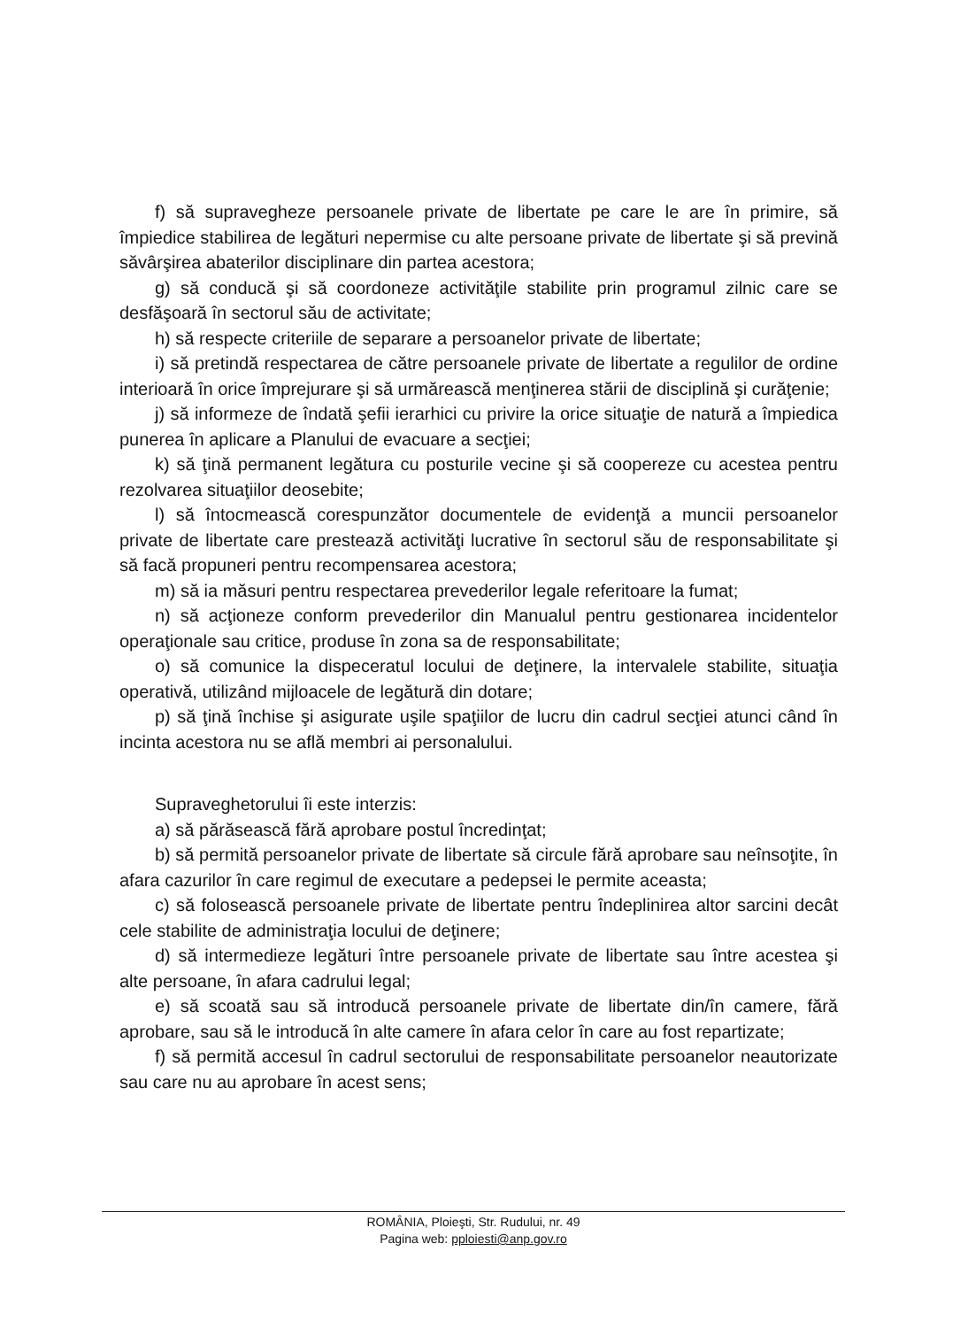f) să supravegheze persoanele private de libertate pe care le are în primire, să împiedice stabilirea de legături nepermise cu alte persoane private de libertate şi să prevină săvârşirea abaterilor disciplinare din partea acestora;
g) să conducă şi să coordoneze activităţile stabilite prin programul zilnic care se desfăşoară în sectorul său de activitate;
h) să respecte criteriile de separare a persoanelor private de libertate;
i) să pretindă respectarea de către persoanele private de libertate a regulilor de ordine interioară în orice împrejurare şi să urmărească menţinerea stării de disciplină şi curăţenie;
j) să informeze de îndată şefii ierarhici cu privire la orice situaţie de natură a împiedica punerea în aplicare a Planului de evacuare a secţiei;
k) să ţină permanent legătura cu posturile vecine şi să coopereze cu acestea pentru rezolvarea situaţiilor deosebite;
l) să întocmească corespunzător documentele de evidenţă a muncii persoanelor private de libertate care prestează activităţi lucrative în sectorul său de responsabilitate şi să facă propuneri pentru recompensarea acestora;
m) să ia măsuri pentru respectarea prevederilor legale referitoare la fumat;
n) să acţioneze conform prevederilor din Manualul pentru gestionarea incidentelor operaţionale sau critice, produse în zona sa de responsabilitate;
o) să comunice la dispeceratul locului de deţinere, la intervalele stabilite, situaţia operativă, utilizând mijloacele de legătură din dotare;
p) să ţină închise şi asigurate uşile spaţiilor de lucru din cadrul secţiei atunci când în incinta acestora nu se află membri ai personalului.
Supraveghetorului îi este interzis:
a) să părăsească fără aprobare postul încredinţat;
b) să permită persoanelor private de libertate să circule fără aprobare sau neînsoţite, în afara cazurilor în care regimul de executare a pedepsei le permite aceasta;
c) să folosească persoanele private de libertate pentru îndeplinirea altor sarcini decât cele stabilite de administraţia locului de deţinere;
d) să intermedieze legături între persoanele private de libertate sau între acestea şi alte persoane, în afara cadrului legal;
e) să scoată sau să introducă persoanele private de libertate din/în camere, fără aprobare, sau să le introducă în alte camere în afara celor în care au fost repartizate;
f) să permită accesul în cadrul sectorului de responsabilitate persoanelor neautorizate sau care nu au aprobare în acest sens;
ROMÂNIA, Ploieşti, Str. Rudului, nr. 49
Pagina web: pploiesti@anp.gov.ro